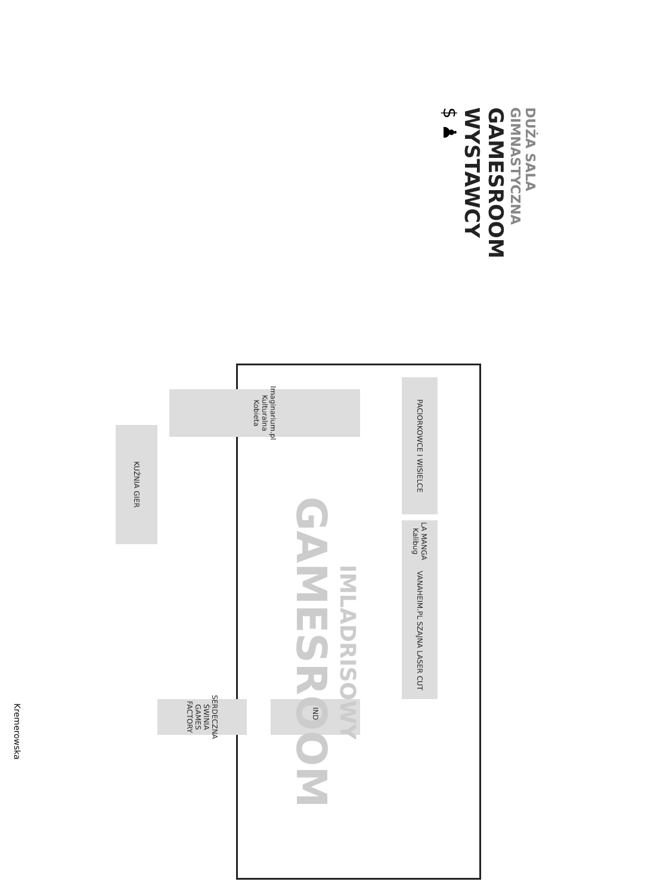DUŻA SALA GIMNASTYCZNA
GAMESROOM
WYSTAWCY
$ ♟
VANAHEIM.PL SZAJNA LASER CUT
PACIORKOWCE I WISIELCE
LA MANGA Kalibug
Imaginarium.pl Kulturalna Kobieta
INDIE
SERDECZNA ŚWINIA GAMES FACTORY
KUŹNIA GIER
IMLADRISOWY
GAMESROOM
Kremerowska